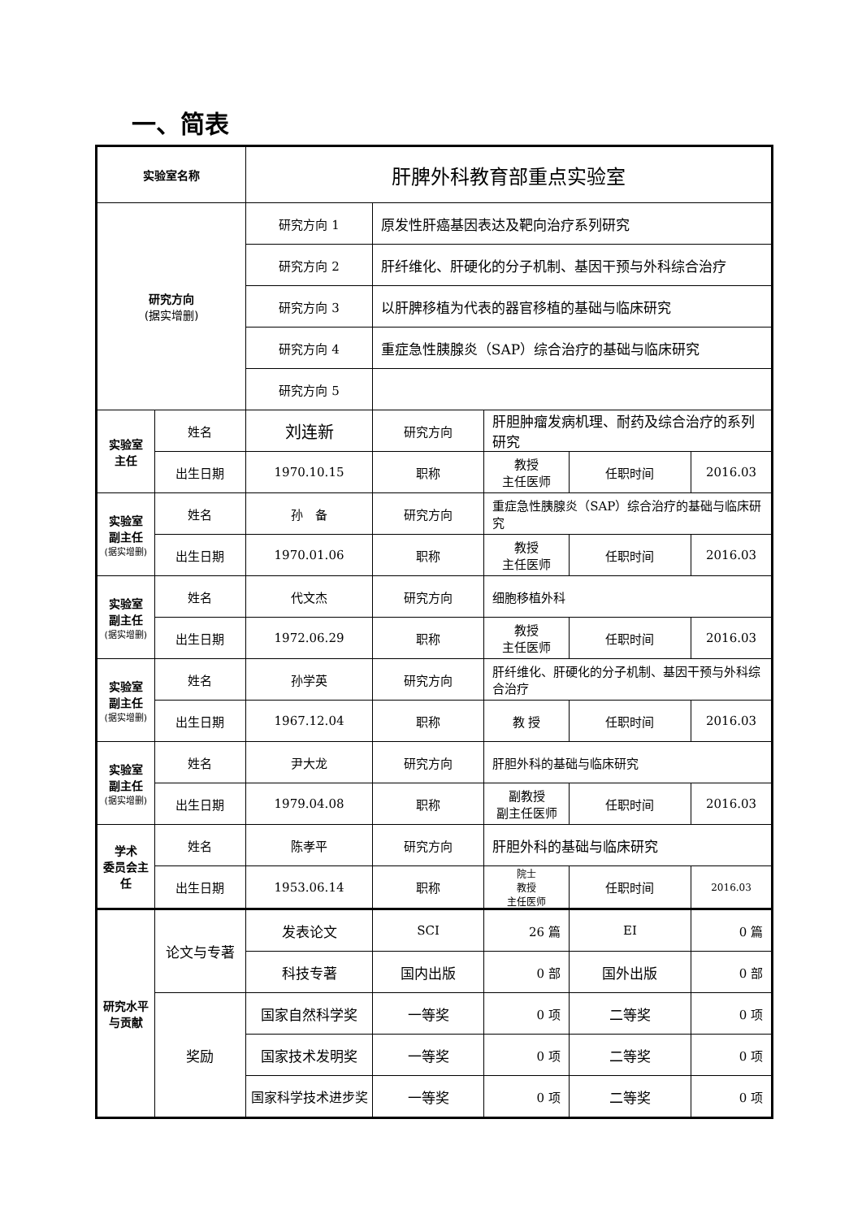一、简表
| 实验室名称 | | 肝脾外科教育部重点实验室 | | | | |
| 研究方向 (据实增删) | | 研究方向 1 | 原发性肝癌基因表达及靶向治疗系列研究 | | | |
| | | 研究方向 2 | 肝纤维化、肝硬化的分子机制、基因干预与外科综合治疗 | | | |
| | | 研究方向 3 | 以肝脾移植为代表的器官移植的基础与临床研究 | | | |
| | | 研究方向 4 | 重症急性胰腺炎（SAP）综合治疗的基础与临床研究 | | | |
| | | 研究方向 5 | | | | |
| 实验室 主任 | 姓名 | 刘连新 | 研究方向 | 肝胆肿瘤发病机理、耐药及综合治疗的系列研究 | | |
| | 出生日期 | 1970.10.15 | 职称 | 教授 主任医师 | 任职时间 | 2016.03 |
| 实验室 副主任 (据实增删) | 姓名 | 孙 备 | 研究方向 | 重症急性胰腺炎（SAP）综合治疗的基础与临床研究 | | |
| | 出生日期 | 1970.01.06 | 职称 | 教授 主任医师 | 任职时间 | 2016.03 |
| 实验室 副主任 (据实增删) | 姓名 | 代文杰 | 研究方向 | 细胞移植外科 | | |
| | 出生日期 | 1972.06.29 | 职称 | 教授 主任医师 | 任职时间 | 2016.03 |
| 实验室 副主任 (据实增删) | 姓名 | 孙学英 | 研究方向 | 肝纤维化、肝硬化的分子机制、基因干预与外科综合治疗 | | |
| | 出生日期 | 1967.12.04 | 职称 | 教 授 | 任职时间 | 2016.03 |
| 实验室 副主任 (据实增删) | 姓名 | 尹大龙 | 研究方向 | 肝胆外科的基础与临床研究 | | |
| | 出生日期 | 1979.04.08 | 职称 | 副教授 副主任医师 | 任职时间 | 2016.03 |
| 学术 委员会主 任 | 姓名 | 陈孝平 | 研究方向 | 肝胆外科的基础与临床研究 | | |
| | 出生日期 | 1953.06.14 | 职称 | 院士 教授 主任医师 | 任职时间 | 2016.03 |
| 研究水平 与贡献 | 论文与专著 | 发表论文 | SCI | 26 篇 | EI | 0 篇 |
| | | 科技专著 | 国内出版 | 0 部 | 国外出版 | 0 部 |
| | 奖励 | 国家自然科学奖 | 一等奖 | 0 项 | 二等奖 | 0 项 |
| | | 国家技术发明奖 | 一等奖 | 0 项 | 二等奖 | 0 项 |
| | | 国家科学技术进步奖 | 一等奖 | 0 项 | 二等奖 | 0 项 |